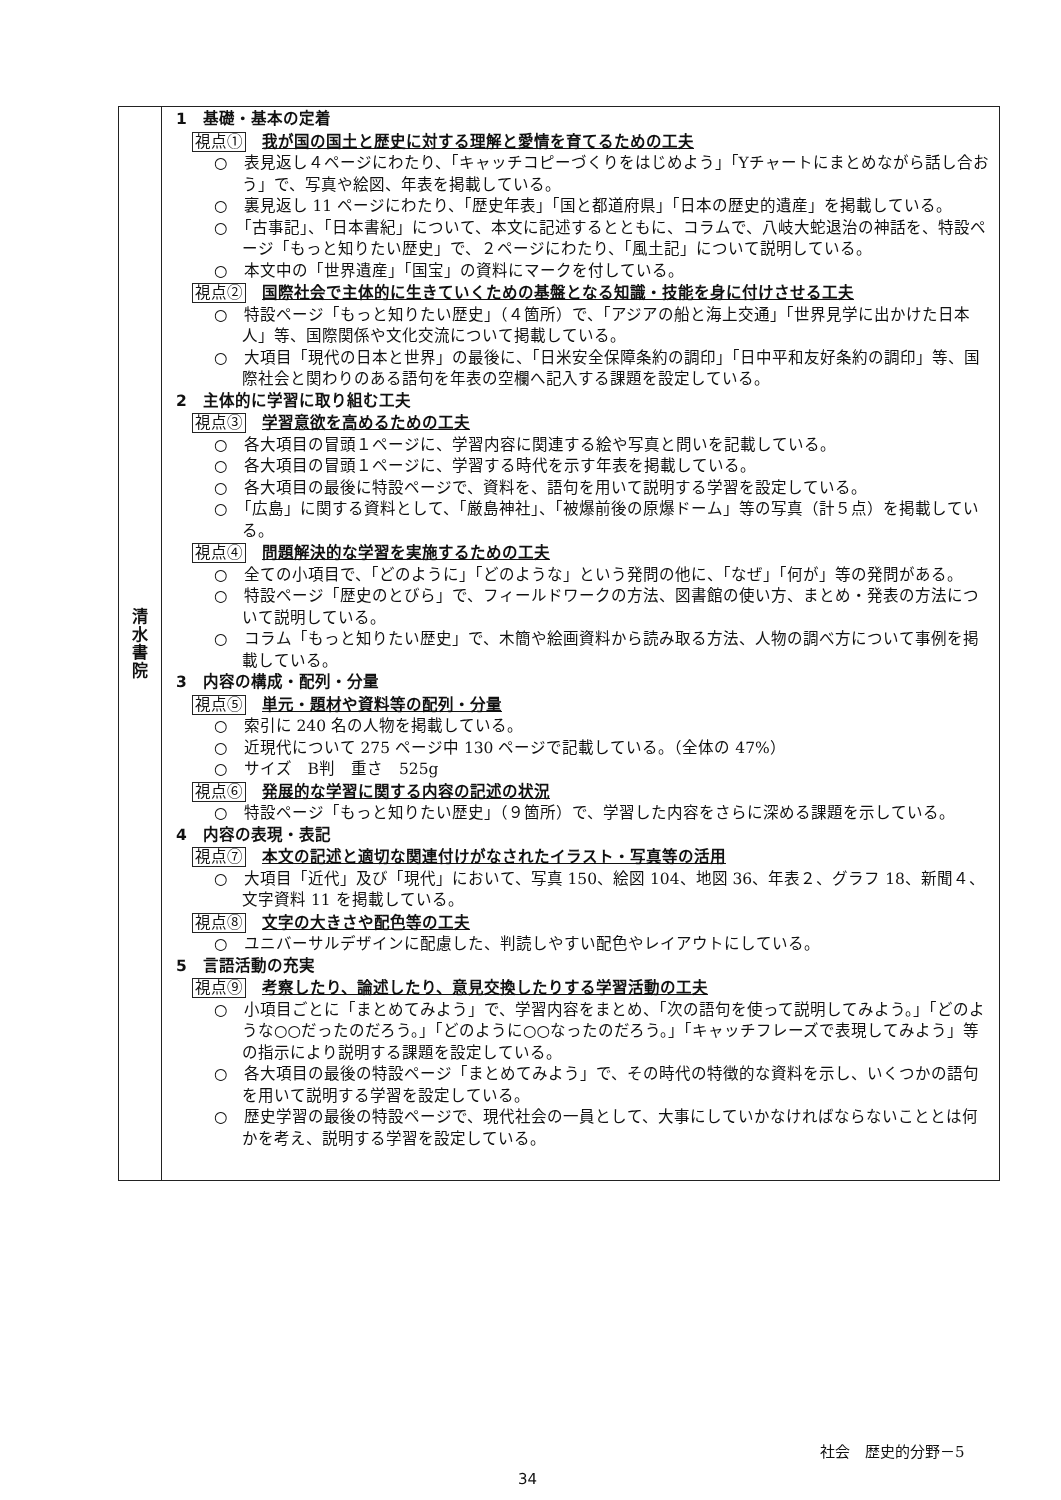| 清 水 書 院 | 1 基礎・基本の定着 視点① 我が国の国土と歴史に対する理解と愛情を育てるための工夫 ○ 表見返し４ページにわたり、「キャッチコピーづくりをはじめよう」「Yチャートにまとめながら話し合おう」で、写真や絵図、年表を掲載している。 ○ 裏見返し 11 ページにわたり、「歴史年表」「国と都道府県」「日本の歴史的遺産」を掲載している。 ○ 「古事記」、「日本書紀」について、本文に記述するとともに、コラムで、八岐大蛇退治の神話を、特設ページ「もっと知りたい歴史」で、２ページにわたり、「風土記」について説明している。 ○ 本文中の「世界遺産」「国宝」の資料にマークを付している。 視点② 国際社会で主体的に生きていくための基盤となる知識・技能を身に付けさせる工夫 ○ 特設ページ「もっと知りたい歴史」（４箇所）で、「アジアの船と海上交通」「世界見学に出かけた日本人」等、国際関係や文化交流について掲載している。 ○ 大項目「現代の日本と世界」の最後に、「日米安全保障条約の調印」「日中平和友好条約の調印」等、国際社会と関わりのある語句を年表の空欄へ記入する課題を設定している。 2 主体的に学習に取り組む工夫 視点③ 学習意欲を高めるための工夫 ○ 各大項目の冒頭１ページに、学習内容に関連する絵や写真と問いを記載している。 ○ 各大項目の冒頭１ページに、学習する時代を示す年表を掲載している。 ○ 各大項目の最後に特設ページで、資料を、語句を用いて説明する学習を設定している。 ○ 「広島」に関する資料として、「厳島神社」、「被爆前後の原爆ドーム」等の写真（計５点）を掲載している。 視点④ 問題解決的な学習を実施するための工夫 ○ 全ての小項目で、「どのように」「どのような」という発問の他に、「なぜ」「何が」等の発問がある。 ○ 特設ページ「歴史のとびら」で、フィールドワークの方法、図書館の使い方、まとめ・発表の方法について説明している。 ○ コラム「もっと知りたい歴史」で、木簡や絵画資料から読み取る方法、人物の調べ方について事例を掲載している。 3 内容の構成・配列・分量 視点⑤ 単元・題材や資料等の配列・分量 ○ 索引に 240 名の人物を掲載している。 ○ 近現代について 275 ページ中 130 ページで記載している。（全体の 47%） ○ サイズ B判 重さ 525g 視点⑥ 発展的な学習に関する内容の記述の状況 ○ 特設ページ「もっと知りたい歴史」（９箇所）で、学習した内容をさらに深める課題を示している。 4 内容の表現・表記 視点⑦ 本文の記述と適切な関連付けがなされたイラスト・写真等の活用 ○ 大項目「近代」及び「現代」において、写真 150、絵図 104、地図 36、年表２、グラフ 18、新聞４、文字資料 11 を掲載している。 視点⑧ 文字の大きさや配色等の工夫 ○ ユニバーサルデザインに配慮した、判読しやすい配色やレイアウトにしている。 5 言語活動の充実 視点⑨ 考察したり、論述したり、意見交換したりする学習活動の工夫 ○ 小項目ごとに「まとめてみよう」で、学習内容をまとめ、「次の語句を使って説明してみよう。」「どのような○○だったのだろう。」「どのように○○なったのだろう。」「キャッチフレーズで表現してみよう」等の指示により説明する課題を設定している。 ○ 各大項目の最後の特設ページ「まとめてみよう」で、その時代の特徴的な資料を示し、いくつかの語句を用いて説明する学習を設定している。 ○ 歴史学習の最後の特設ページで、現代社会の一員として、大事にしていかなければならないこととは何かを考え、説明する学習を設定している。 |
社会　歴史的分野－5
34